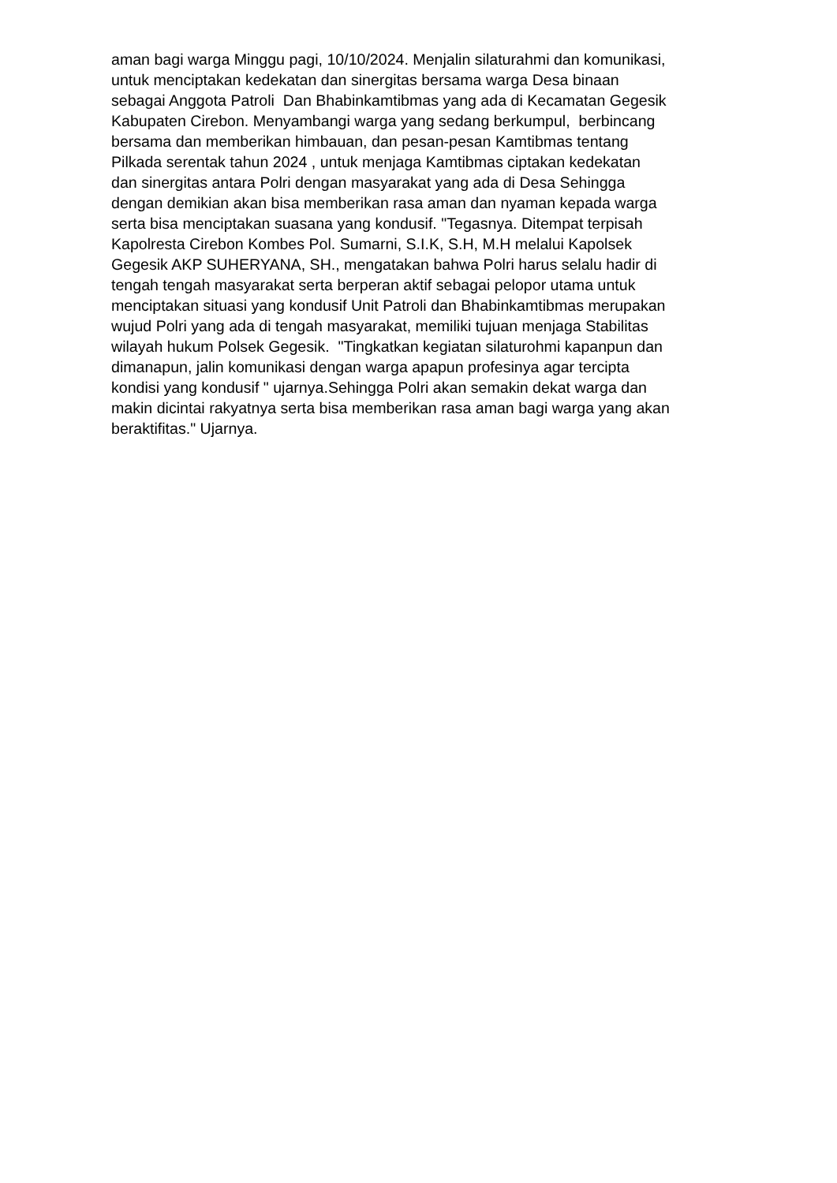aman bagi warga Minggu pagi, 10/10/2024. Menjalin silaturahmi dan komunikasi,
untuk menciptakan kedekatan dan sinergitas bersama warga Desa binaan
sebagai Anggota Patroli Dan Bhabinkamtibmas yang ada di Kecamatan Gegesik
Kabupaten Cirebon. Menyambangi warga yang sedang berkumpul, berbincang
bersama dan memberikan himbauan, dan pesan-pesan Kamtibmas tentang
Pilkada serentak tahun 2024 , untuk menjaga Kamtibmas ciptakan kedekatan
dan sinergitas antara Polri dengan masyarakat yang ada di Desa Sehingga
dengan demikian akan bisa memberikan rasa aman dan nyaman kepada warga
serta bisa menciptakan suasana yang kondusif. "Tegasnya. Ditempat terpisah
Kapolresta Cirebon Kombes Pol. Sumarni, S.I.K, S.H, M.H melalui Kapolsek
Gegesik AKP SUHERYANA, SH., mengatakan bahwa Polri harus selalu hadir di
tengah tengah masyarakat serta berperan aktif sebagai pelopor utama untuk
menciptakan situasi yang kondusif Unit Patroli dan Bhabinkamtibmas merupakan
wujud Polri yang ada di tengah masyarakat, memiliki tujuan menjaga Stabilitas
wilayah hukum Polsek Gegesik. "Tingkatkan kegiatan silaturohmi kapanpun dan
dimanapun, jalin komunikasi dengan warga apapun profesinya agar tercipta
kondisi yang kondusif " ujarnya.Sehingga Polri akan semakin dekat warga dan
makin dicintai rakyatnya serta bisa memberikan rasa aman bagi warga yang akan
beraktifitas." Ujarnya.